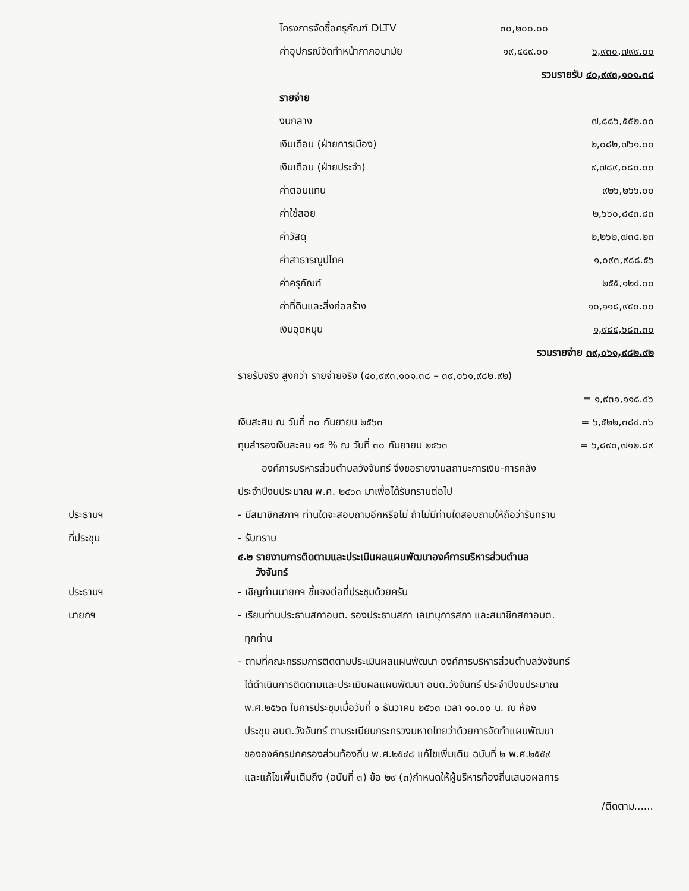| | โครงการจัดซื้อครุภัณฑ์ DLTV | ๓๐,๒๐๐.๐๐ | |
| | ค่าอุปกรณ์จัดทำหน้ากากอนามัย | ๑๙,๔๔๙.๐๐ | ๖,๙๓๐,๗๙๙.๐๐ |
| | | รวมรายรับ ๔๐,๙๙๓,๑๐๑.๓๘ | |
| | รายจ่าย | | |
| | งบกลาง | | ๗,๘๘๖,๕๕๒.๐๐ |
| | เงินเดือน (ฝ่ายการเมือง) | | ๒,๐๘๒,๗๖๑.๐๐ |
| | เงินเดือน (ฝ่ายประจำ) | | ๙,๗๘๙,๐๘๐.๐๐ |
| | ค่าตอบแทน | | ๙๒๖,๒๖๖.๐๐ |
| | ค่าใช้สอย | | ๒,๖๖๐,๘๔๓.๘๓ |
| | ค่าวัสดุ | | ๒,๒๖๒,๗๓๔.๒๓ |
| | ค่าสาธารณูปโภค | | ๑,๐๙๓,๙๘๘.๕๖ |
| | ค่าครุภัณฑ์ | | ๒๕๕,๑๒๔.๐๐ |
| | ค่าที่ดินและสิ่งก่อสร้าง | | ๑๐,๑๑๘,๙๕๐.๐๐ |
| | เงินอุดหนุน | | ๑,๙๘๕,๖๘๓.๓๐ |
| | | รวมรายจ่าย ๓๙,๐๖๑,๙๘๒.๙๒ | |
รายรับจริง สูงกว่า รายจ่ายจริง (๔๐,๙๙๓,๑๐๑.๓๘ – ๓๙,๐๖๑,๙๘๒.๙๒)
= ๑,๙๓๑,๑๑๘.๔๖
เงินสะสม ณ วันที่ ๓๐ กันยายน ๒๕๖๓ = ๖,๕๒๒,๓๘๔.๓๖
ทุนสำรองเงินสะสม ๑๕ % ณ วันที่ ๓๐ กันยายน ๒๕๖๓ = ๖,๘๙๐,๗๑๒.๘๙
องค์การบริหารส่วนตำบลวังจันทร์ จึงขอรายงานสถานะการเงิน-การคลัง
ประจำปีงบประมาณ พ.ศ. ๒๕๖๓ มาเพื่อได้รับทราบต่อไป
ประธานฯ
- มีสมาชิกสภาฯ ท่านใดจะสอบถามอีกหรือไม่ ถ้าไม่มีท่านใดสอบถามให้ถือว่ารับทราบ
ที่ประชุม - รับทราบ
๔.๒ รายงานการติดตามและประเมินผลแผนพัฒนาองค์การบริหารส่วนตำบล
วังจันทร์
ประธานฯ
- เชิญท่านนายกฯ ชี้แจงต่อที่ประชุมด้วยครับ
นายกฯ - เรียนท่านประธานสภาอบต. รองประธานสภา เลขานุการสภา และสมาชิกสภาอบต.
ทุกท่าน
- ตามที่คณะกรรมการติดตามประเมินผลแผนพัฒนา องค์การบริหารส่วนตำบลวังจันทร์
ได้ดำเนินการติดตามและประเมินผลแผนพัฒนา อบต.วังจันทร์ ประจำปีงบประมาณ
พ.ศ.๒๕๖๓ ในการประชุมเมื่อวันที่ ๑ ธันวาคม ๒๕๖๓ เวลา ๑๐.๐๐ น. ณ ห้อง
ประชุม อบต.วังจันทร์ ตามระเบียบกระทรวงมหาดไทยว่าด้วยการจัดทำแผนพัฒนา
ขององค์กรปกครองส่วนท้องถิ่น พ.ศ.๒๕๔๘ แก้ไขเพิ่มเติม ฉบับที่ ๒ พ.ศ.๒๕๕๙
และแก้ไขเพิ่มเติมถึง (ฉบับที่ ๓) ข้อ ๒๙ (๓)กำหนดให้ผู้บริหารท้องถิ่นเสนอผลการ
/ติดตาม......